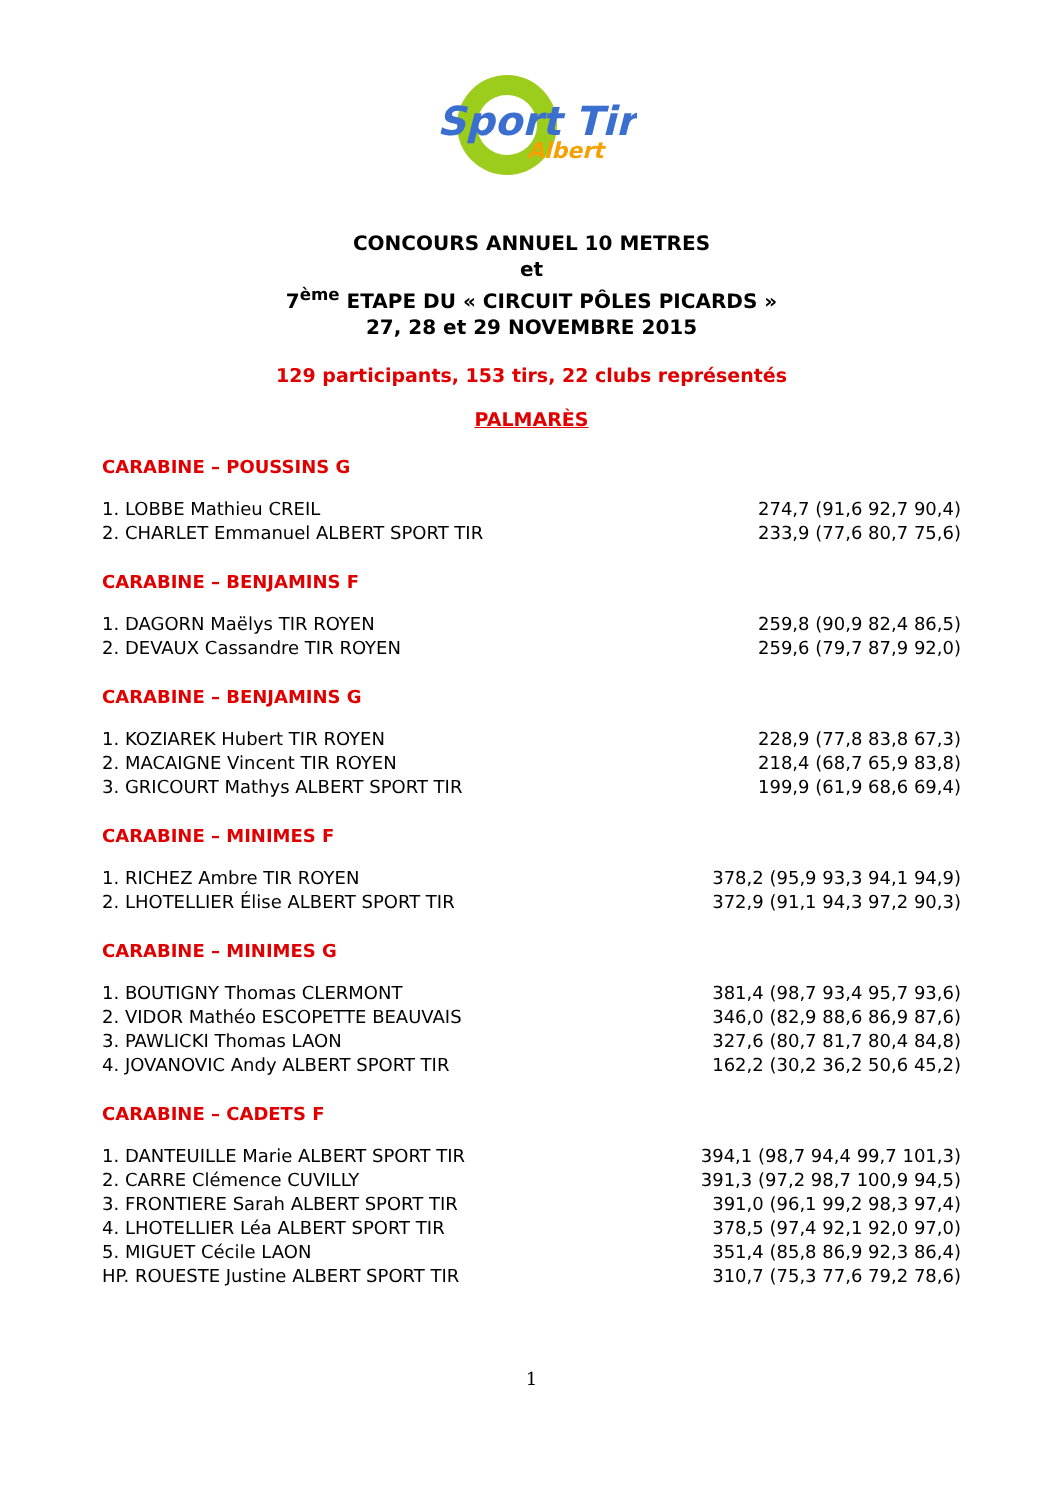Sport Tir
Albert
CONCOURS ANNUEL 10 METRES
et
7<sup>ème</sup> ETAPE DU « CIRCUIT PÔLES PICARDS »
27, 28 et 29 NOVEMBRE 2015
129 participants, 153 tirs, 22 clubs représentés
PALMARÈS
CARABINE – POUSSINS G
| 1. LOBBE Mathieu CREIL | 274,7 (91,6 92,7 90,4) |
| 2. CHARLET Emmanuel ALBERT SPORT TIR | 233,9 (77,6 80,7 75,6) |
CARABINE – BENJAMINS F
| 1. DAGORN Maëlys TIR ROYEN | 259,8 (90,9 82,4 86,5) |
| 2. DEVAUX Cassandre TIR ROYEN | 259,6 (79,7 87,9 92,0) |
CARABINE – BENJAMINS G
| 1. KOZIAREK Hubert TIR ROYEN | 228,9 (77,8 83,8 67,3) |
| 2. MACAIGNE Vincent TIR ROYEN | 218,4 (68,7 65,9 83,8) |
| 3. GRICOURT Mathys ALBERT SPORT TIR | 199,9 (61,9 68,6 69,4) |
CARABINE – MINIMES F
| 1. RICHEZ Ambre TIR ROYEN | 378,2 (95,9 93,3 94,1 94,9) |
| 2. LHOTELLIER Élise ALBERT SPORT TIR | 372,9 (91,1 94,3 97,2 90,3) |
CARABINE – MINIMES G
| 1. BOUTIGNY Thomas CLERMONT | 381,4 (98,7 93,4 95,7 93,6) |
| 2. VIDOR Mathéo ESCOPETTE BEAUVAIS | 346,0 (82,9 88,6 86,9 87,6) |
| 3. PAWLICKI Thomas LAON | 327,6 (80,7 81,7 80,4 84,8) |
| 4. JOVANOVIC Andy ALBERT SPORT TIR | 162,2 (30,2 36,2 50,6 45,2) |
CARABINE – CADETS F
| 1. DANTEUILLE Marie ALBERT SPORT TIR | 394,1 (98,7 94,4 99,7 101,3) |
| 2. CARRE Clémence CUVILLY | 391,3 (97,2 98,7 100,9 94,5) |
| 3. FRONTIERE Sarah ALBERT SPORT TIR | 391,0 (96,1 99,2 98,3 97,4) |
| 4. LHOTELLIER Léa ALBERT SPORT TIR | 378,5 (97,4 92,1 92,0 97,0) |
| 5. MIGUET Cécile LAON | 351,4 (85,8 86,9 92,3 86,4) |
| HP. ROUESTE Justine ALBERT SPORT TIR | 310,7 (75,3 77,6 79,2 78,6) |
1